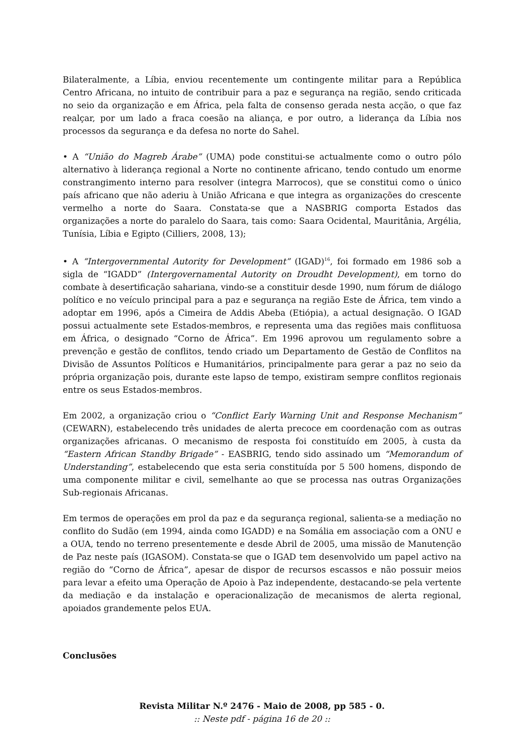Bilateralmente, a Líbia, enviou recentemente um contingente militar para a República Centro Africana, no intuito de contribuir para a paz e segurança na região, sendo criticada no seio da organização e em África, pela falta de consenso gerada nesta acção, o que faz realçar, por um lado a fraca coesão na aliança, e por outro, a liderança da Líbia nos processos da segurança e da defesa no norte do Sahel.
• A “União do Magreb Árabe” (UMA) pode constitui-se actualmente como o outro pólo alternativo à liderança regional a Norte no continente africano, tendo contudo um enorme constrangimento interno para resolver (integra Marrocos), que se constitui como o único país africano que não aderiu à União Africana e que integra as organizações do crescente vermelho a norte do Saara. Constata-se que a NASBRIG comporta Estados das organizações a norte do paralelo do Saara, tais como: Saara Ocidental, Mauritânia, Argélia, Tunísia, Líbia e Egipto (Cilliers, 2008, 13);
• A “Intergovernmental Autority for Development” (IGAD)<sup>16</sup>, foi formado em 1986 sob a sigla de “IGADD” (Intergovernamental Autority on Droudht Development), em torno do combate à desertificação sahariana, vindo-se a constituir desde 1990, num fórum de diálogo político e no veículo principal para a paz e segurança na região Este de África, tem vindo a adoptar em 1996, após a Cimeira de Addis Abeba (Etiópia), a actual designação. O IGAD possui actualmente sete Estados-membros, e representa uma das regiões mais conflituosa em África, o designado “Corno de África”. Em 1996 aprovou um regulamento sobre a prevenção e gestão de conflitos, tendo criado um Departamento de Gestão de Conflitos na Divisão de Assuntos Políticos e Humanitários, principalmente para gerar a paz no seio da própria organização pois, durante este lapso de tempo, existiram sempre conflitos regionais entre os seus Estados-membros.
Em 2002, a organização criou o “Conflict Early Warning Unit and Response Mechanism” (CEWARN), estabelecendo três unidades de alerta precoce em coordenação com as outras organizações africanas. O mecanismo de resposta foi constituído em 2005, à custa da “Eastern African Standby Brigade” - EASBRIG, tendo sido assinado um “Memorandum of Understanding”, estabelecendo que esta seria constituída por 5 500 homens, dispondo de uma componente militar e civil, semelhante ao que se processa nas outras Organizações Sub-regionais Africanas.
Em termos de operações em prol da paz e da segurança regional, salienta-se a mediação no conflito do Sudão (em 1994, ainda como IGADD) e na Somália em associação com a ONU e a OUA, tendo no terreno presentemente e desde Abril de 2005, uma missão de Manutenção de Paz neste país (IGASOM). Constata-se que o IGAD tem desenvolvido um papel activo na região do “Corno de África”, apesar de dispor de recursos escassos e não possuir meios para levar a efeito uma Operação de Apoio à Paz independente, destacando-se pela vertente da mediação e da instalação e operacionalização de mecanismos de alerta regional, apoiados grandemente pelos EUA.
Conclusões
Revista Militar N.º 2476 - Maio de 2008, pp 585 - 0.
:: Neste pdf - página 16 de 20 ::